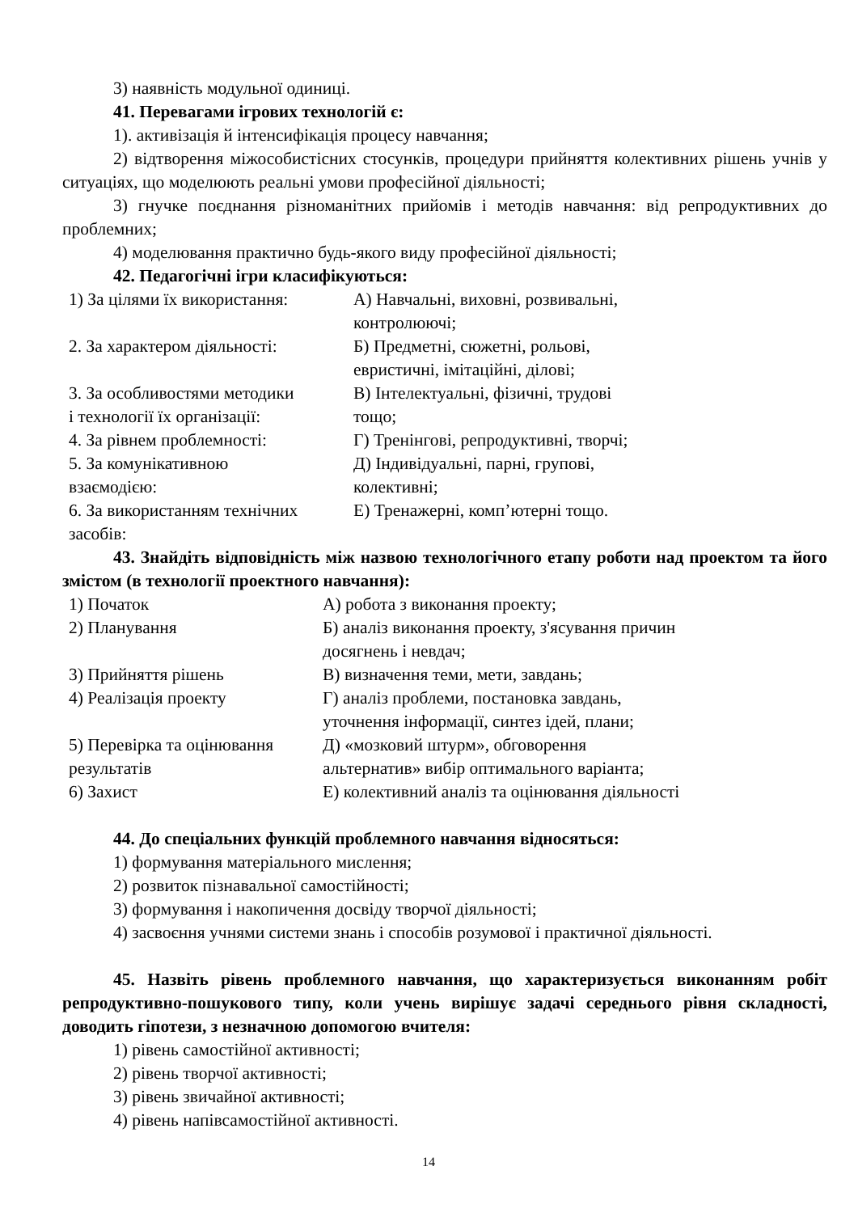3) наявність модульної одиниці.
41. Перевагами ігрових технологій є:
1). активізація й інтенсифікація процесу навчання;
2) відтворення міжособистісних стосунків, процедури прийняття колективних рішень учнів у ситуаціях, що моделюють реальні умови професійної діяльності;
3) гнучке поєднання різноманітних прийомів і методів навчання: від репродуктивних до проблемних;
4) моделювання практично будь-якого виду професійної діяльності;
42. Педагогічні ігри класифікуються:
| 1) За цілями їх використання: | А) Навчальні, виховні, розвивальні, контролюючі; |
| 2. За характером діяльності: | Б) Предметні, сюжетні, рольові, евристичні, імітаційні, ділові; |
| 3. За особливостями методики і технології їх організації: | В) Інтелектуальні, фізичні, трудові тощо; |
| 4. За рівнем проблемності: | Г) Тренінгові, репродуктивні, творчі; |
| 5. За комунікативною взаємодією: | Д) Індивідуальні, парні, групові, колективні; |
| 6. За використанням технічних засобів: | Е) Тренажерні, комп’ютерні тощо. |
43. Знайдіть відповідність між назвою технологічного етапу роботи над проектом та його змістом (в технології проектного навчання):
| 1) Початок | А) робота з виконання проекту; |
| 2) Планування | Б) аналіз виконання проекту, з'ясування причин досягнень і невдач; |
| 3) Прийняття рішень | В) визначення теми, мети, завдань; |
| 4) Реалізація проекту | Г) аналіз проблеми, постановка завдань, уточнення інформації, синтез ідей, плани; |
| 5) Перевірка та оцінювання результатів | Д) «мозковий штурм», обговорення альтернатив» вибір оптимального варіанта; |
| 6) Захист | Е) колективний аналіз та оцінювання діяльності |
44. До спеціальних функцій проблемного навчання відносяться:
1) формування матеріального мислення;
2) розвиток пізнавальної самостійності;
3) формування і накопичення досвіду творчої діяльності;
4) засвоєння учнями системи знань і способів розумової і практичної діяльності.
45. Назвіть рівень проблемного навчання, що характеризується виконанням робіт репродуктивно-пошукового типу, коли учень вирішує задачі середнього рівня складності, доводить гіпотези, з незначною допомогою вчителя:
1) рівень самостійної активності;
2) рівень творчої активності;
3) рівень звичайної активності;
4) рівень напівсамостійної активності.
14